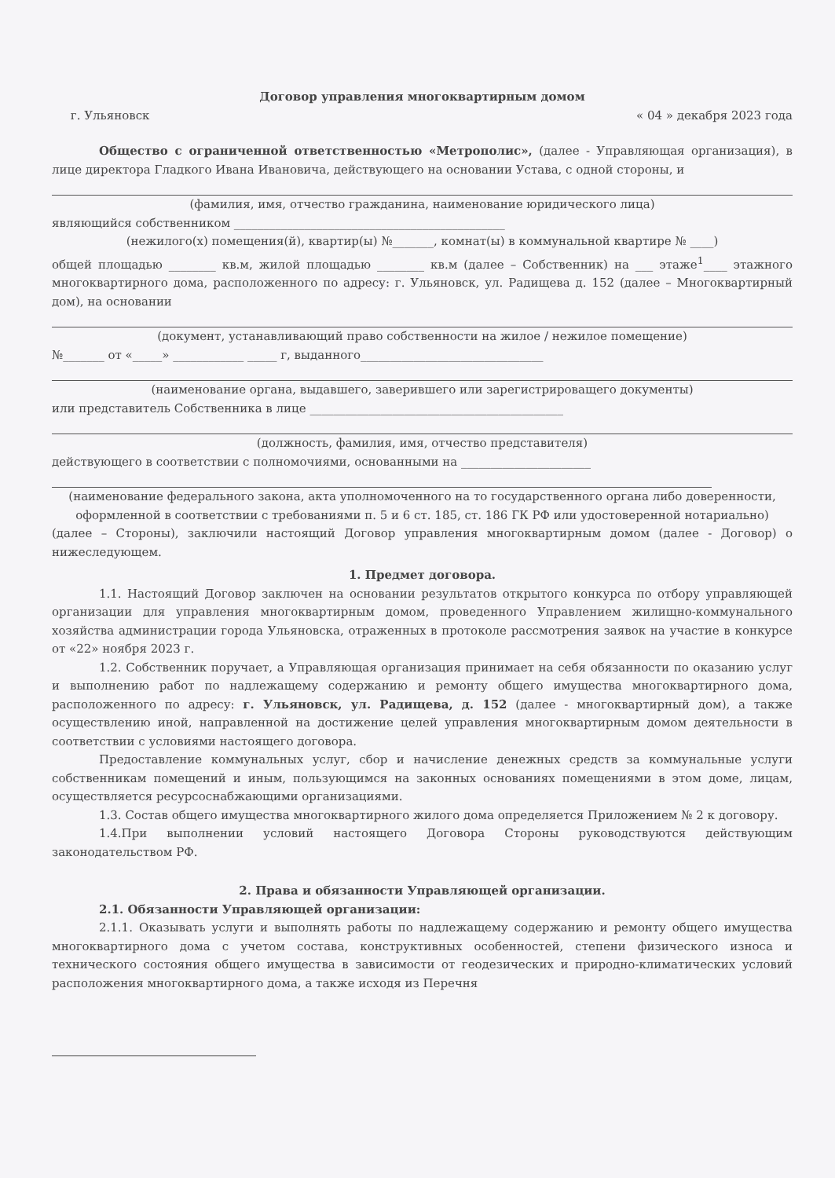Договор управления многоквартирным домом
г. Ульяновск « 04 » декабря 2023 года
Общество с ограниченной ответственностью «Метрополис», (далее - Управляющая организация), в лице директора Гладкого Ивана Ивановича, действующего на основании Устава, с одной стороны, и
(фамилия, имя, отчество гражданина, наименование юридического лица)
являющийся собственником ______________________________________________
(нежилого(х) помещения(й), квартир(ы) №_______, комнат(ы) в коммунальной квартире № ____)
общей площадью ________ кв.м, жилой площадью ________ кв.м (далее – Собственник) на ___ этаже<sup>1</sup>____ этажного многоквартирного дома, расположенного по адресу: г. Ульяновск, ул. Радищева д. 152 (далее – Многоквартирный дом), на основании
(документ, устанавливающий право собственности на жилое / нежилое помещение)
№_______ от «_____» ____________ _____ г, выданного_______________________________
(наименование органа, выдавшего, заверившего или зарегистрироващего документы)
или представитель Собственника в лице ___________________________________________
(должность, фамилия, имя, отчество представителя)
действующего в соответствии с полномочиями, основанными на ______________________
(наименование федерального закона, акта уполномоченного на то государственного органа либо доверенности, оформленной в соответствии с требованиями п. 5 и 6 ст. 185, ст. 186 ГК РФ или удостоверенной нотариально)
(далее – Стороны), заключили настоящий Договор управления многоквартирным домом (далее - Договор) о нижеследующем.
1. Предмет договора.
1.1. Настоящий Договор заключен на основании результатов открытого конкурса по отбору управляющей организации для управления многоквартирным домом, проведенного Управлением жилищно-коммунального хозяйства администрации города Ульяновска, отраженных в протоколе рассмотрения заявок на участие в конкурсе от «22» ноября 2023 г.
1.2. Собственник поручает, а Управляющая организация принимает на себя обязанности по оказанию услуг и выполнению работ по надлежащему содержанию и ремонту общего имущества многоквартирного дома, расположенного по адресу: г. Ульяновск, ул. Радищева, д. 152 (далее - многоквартирный дом), а также осуществлению иной, направленной на достижение целей управления многоквартирным домом деятельности в соответствии с условиями настоящего договора.
Предоставление коммунальных услуг, сбор и начисление денежных средств за коммунальные услуги собственникам помещений и иным, пользующимся на законных основаниях помещениями в этом доме, лицам, осуществляется ресурсоснабжающими организациями.
1.3. Состав общего имущества многоквартирного жилого дома определяется Приложением № 2 к договору.
1.4.При выполнении условий настоящего Договора Стороны руководствуются действующим законодательством РФ.
2. Права и обязанности Управляющей организации.
2.1. Обязанности Управляющей организации:
2.1.1. Оказывать услуги и выполнять работы по надлежащему содержанию и ремонту общего имущества многоквартирного дома с учетом состава, конструктивных особенностей, степени физического износа и технического состояния общего имущества в зависимости от геодезических и природно-климатических условий расположения многоквартирного дома, а также исходя из Перечня